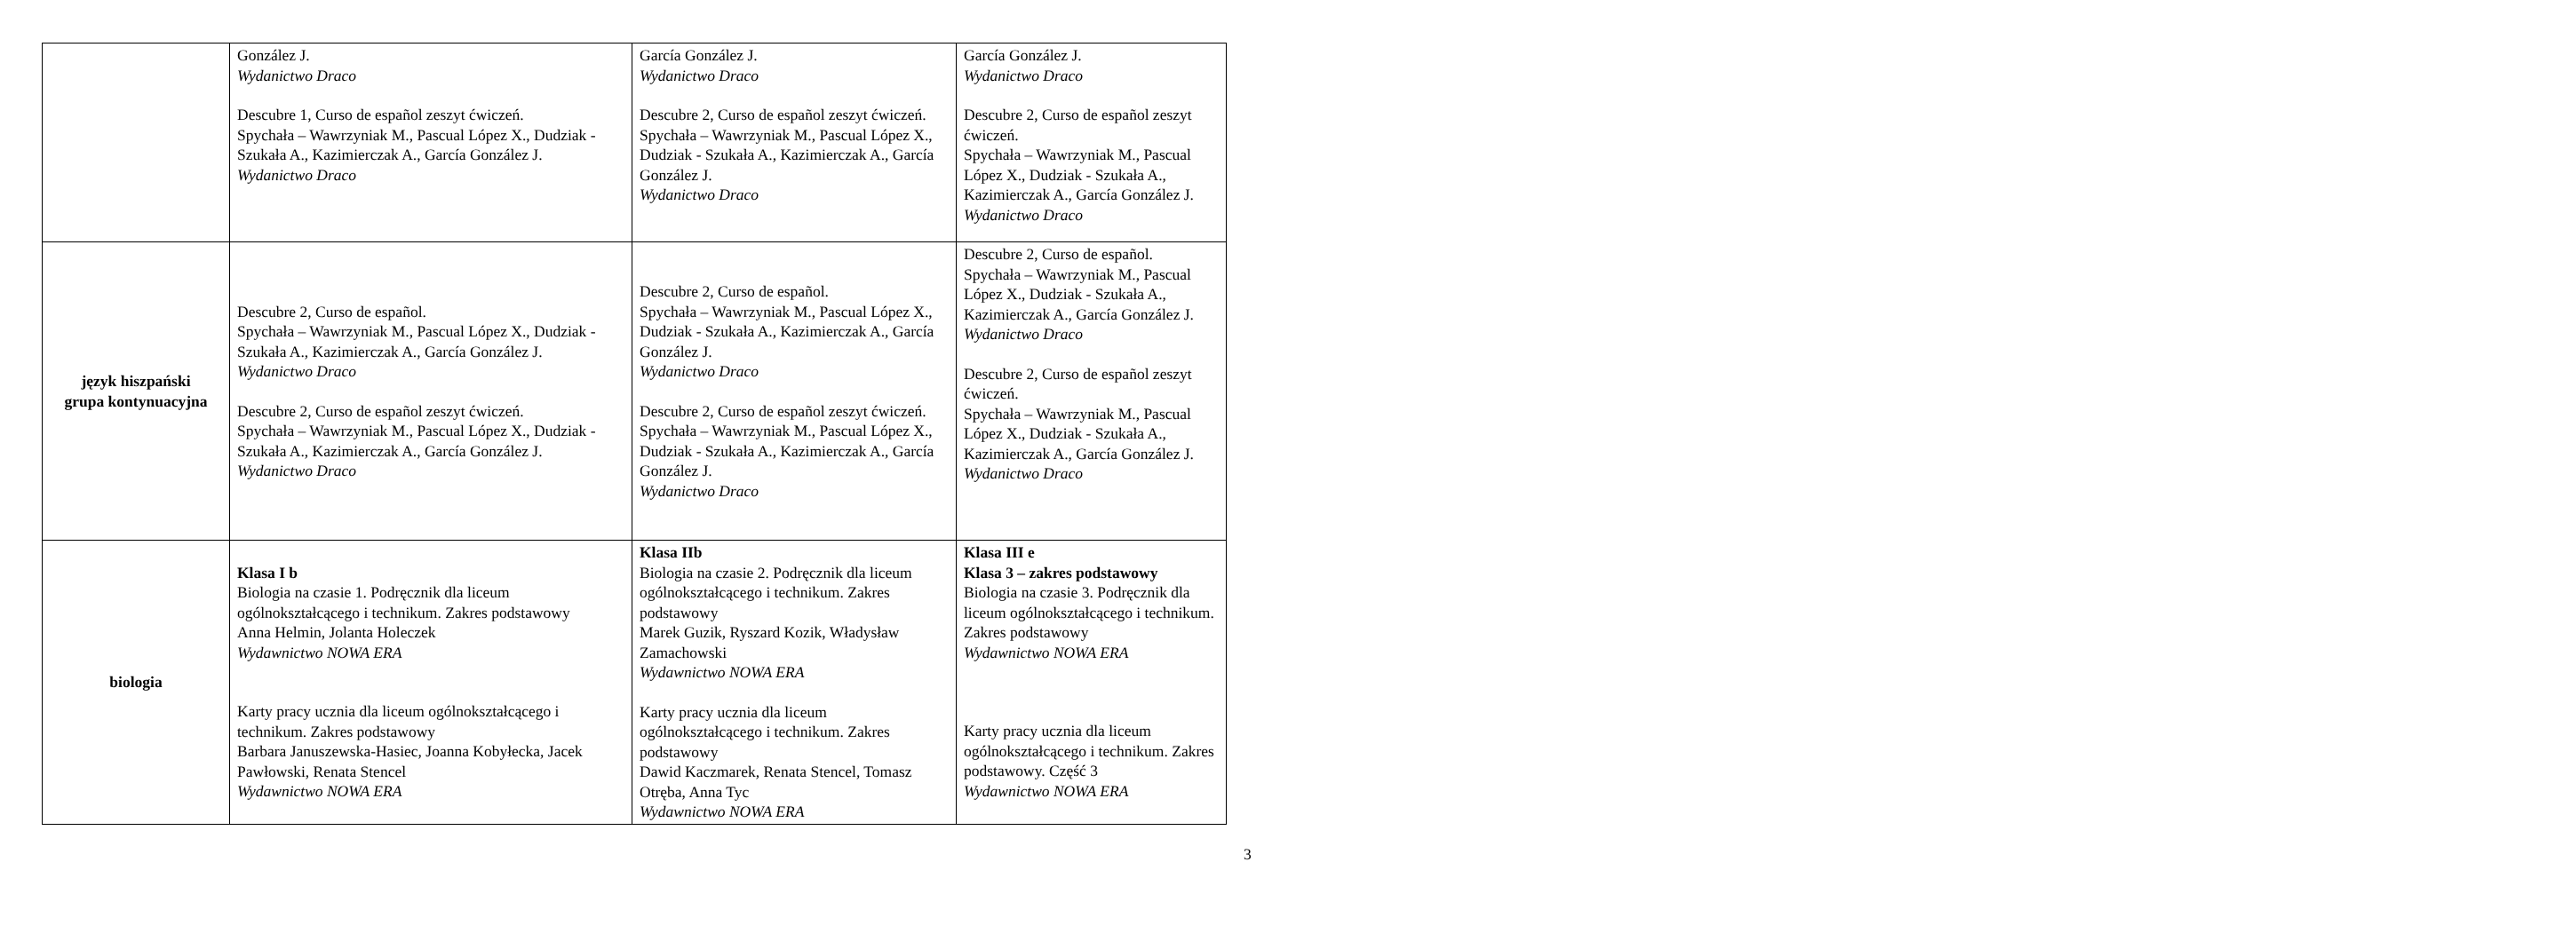| | González J. Wydanictwo Draco Descubre 1, Curso de español zeszyt ćwiczeń. Spychała – Wawrzyniak M., Pascual López X., Dudziak - Szukała A., Kazimierczak A., García González J. Wydanictwo Draco | García González J. Wydanictwo Draco Descubre 2, Curso de español zeszyt ćwiczeń. Spychała – Wawrzyniak M., Pascual López X., Dudziak - Szukała A., Kazimierczak A., García González J. Wydanictwo Draco | García González J. Wydanictwo Draco Descubre 2, Curso de español zeszyt ćwiczeń. Spychała – Wawrzyniak M., Pascual López X., Dudziak - Szukała A., Kazimierczak A., García González J. Wydanictwo Draco |
| język hiszpański grupa kontynuacyjna | Descubre 2, Curso de español. Spychała – Wawrzyniak M., Pascual López X., Dudziak - Szukała A., Kazimierczak A., García González J. Wydanictwo Draco Descubre 2, Curso de español zeszyt ćwiczeń. Spychała – Wawrzyniak M., Pascual López X., Dudziak - Szukała A., Kazimierczak A., García González J. Wydanictwo Draco | Descubre 2, Curso de español. Spychała – Wawrzyniak M., Pascual López X., Dudziak - Szukała A., Kazimierczak A., García González J. Wydanictwo Draco Descubre 2, Curso de español zeszyt ćwiczeń. Spychała – Wawrzyniak M., Pascual López X., Dudziak - Szukała A., Kazimierczak A., García González J. Wydanictwo Draco | Descubre 2, Curso de español. Spychała – Wawrzyniak M., Pascual López X., Dudziak - Szukała A., Kazimierczak A., García González J. Wydanictwo Draco Descubre 2, Curso de español zeszyt ćwiczeń. Spychała – Wawrzyniak M., Pascual López X., Dudziak - Szukała A., Kazimierczak A., García González J. Wydanictwo Draco |
| biologia | Klasa I b Biologia na czasie 1. Podręcznik dla liceum ogólnokształcącego i technikum. Zakres podstawowy Anna Helmin, Jolanta Holeczek Wydawnictwo NOWA ERA Karty pracy ucznia dla liceum ogólnokształcącego i technikum. Zakres podstawowy Barbara Januszewska-Hasiec, Joanna Kobyłecka, Jacek Pawłowski, Renata Stencel Wydawnictwo NOWA ERA | Klasa IIb Biologia na czasie 2. Podręcznik dla liceum ogólnokształcącego i technikum. Zakres podstawowy Marek Guzik, Ryszard Kozik, Władysław Zamachowski Wydawnictwo NOWA ERA Karty pracy ucznia dla liceum ogólnokształcącego i technikum. Zakres podstawowy Dawid Kaczmarek, Renata Stencel, Tomasz Otręba, Anna Tyc Wydawnictwo NOWA ERA | Klasa III e Klasa 3 – zakres podstawowy Biologia na czasie 3. Podręcznik dla liceum ogólnokształcącego i technikum. Zakres podstawowy Wydawnictwo NOWA ERA Karty pracy ucznia dla liceum ogólnokształcącego i technikum. Zakres podstawowy. Część 3 Wydawnictwo NOWA ERA |
3